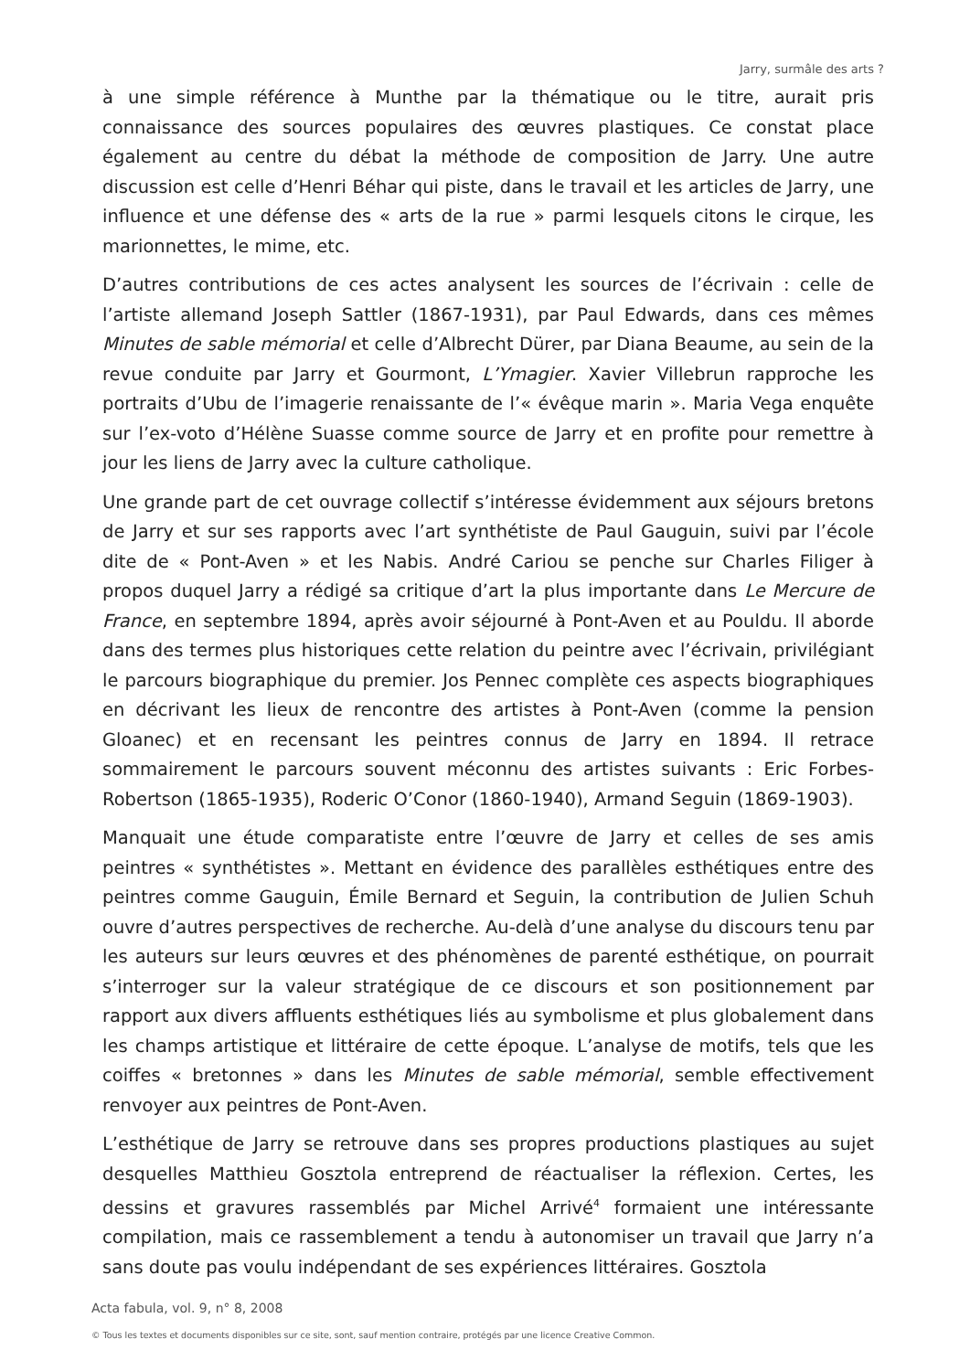Jarry, surmâle des arts ?
à une simple référence à Munthe par la thématique ou le titre, aurait pris connaissance des sources populaires des œuvres plastiques. Ce constat place également au centre du débat la méthode de composition de Jarry. Une autre discussion est celle d’Henri Béhar qui piste, dans le travail et les articles de Jarry, une influence et une défense des « arts de la rue » parmi lesquels citons le cirque, les marionnettes, le mime, etc.
D’autres contributions de ces actes analysent les sources de l’écrivain : celle de l’artiste allemand Joseph Sattler (1867-1931), par Paul Edwards, dans ces mêmes Minutes de sable mémorial et celle d’Albrecht Dürer, par Diana Beaume, au sein de la revue conduite par Jarry et Gourmont, L’Ymagier. Xavier Villebrun rapproche les portraits d’Ubu de l’imagerie renaissante de l’« évêque marin ». Maria Vega enquête sur l’ex-voto d’Hélène Suasse comme source de Jarry et en profite pour remettre à jour les liens de Jarry avec la culture catholique.
Une grande part de cet ouvrage collectif s’intéresse évidemment aux séjours bretons de Jarry et sur ses rapports avec l’art synthétiste de Paul Gauguin, suivi par l’école dite de « Pont-Aven » et les Nabis. André Cariou se penche sur Charles Filiger à propos duquel Jarry a rédigé sa critique d’art la plus importante dans Le Mercure de France, en septembre 1894, après avoir séjourné à Pont-Aven et au Pouldu. Il aborde dans des termes plus historiques cette relation du peintre avec l’écrivain, privilégiant le parcours biographique du premier. Jos Pennec complète ces aspects biographiques en décrivant les lieux de rencontre des artistes à Pont-Aven (comme la pension Gloanec) et en recensant les peintres connus de Jarry en 1894. Il retrace sommairement le parcours souvent méconnu des artistes suivants : Eric Forbes-Robertson (1865-1935), Roderic O’Conor (1860-1940), Armand Seguin (1869-1903).
Manquait une étude comparatiste entre l’œuvre de Jarry et celles de ses amis peintres « synthétistes ». Mettant en évidence des parallèles esthétiques entre des peintres comme Gauguin, Émile Bernard et Seguin, la contribution de Julien Schuh ouvre d’autres perspectives de recherche. Au-delà d’une analyse du discours tenu par les auteurs sur leurs œuvres et des phénomènes de parenté esthétique, on pourrait s’interroger sur la valeur stratégique de ce discours et son positionnement par rapport aux divers affluents esthétiques liés au symbolisme et plus globalement dans les champs artistique et littéraire de cette époque. L’analyse de motifs, tels que les coiffes « bretonnes » dans les Minutes de sable mémorial, semble effectivement renvoyer aux peintres de Pont-Aven.
L’esthétique de Jarry se retrouve dans ses propres productions plastiques au sujet desquelles Matthieu Gosztola entreprend de réactualiser la réflexion. Certes, les dessins et gravures rassemblés par Michel Arrivé<sup>4</sup> formaient une intéressante compilation, mais ce rassemblement a tendu à autonomiser un travail que Jarry n’a sans doute pas voulu indépendant de ses expériences littéraires. Gosztola
Acta fabula, vol. 9, n° 8, 2008
© Tous les textes et documents disponibles sur ce site, sont, sauf mention contraire, protégés par une licence Creative Common.